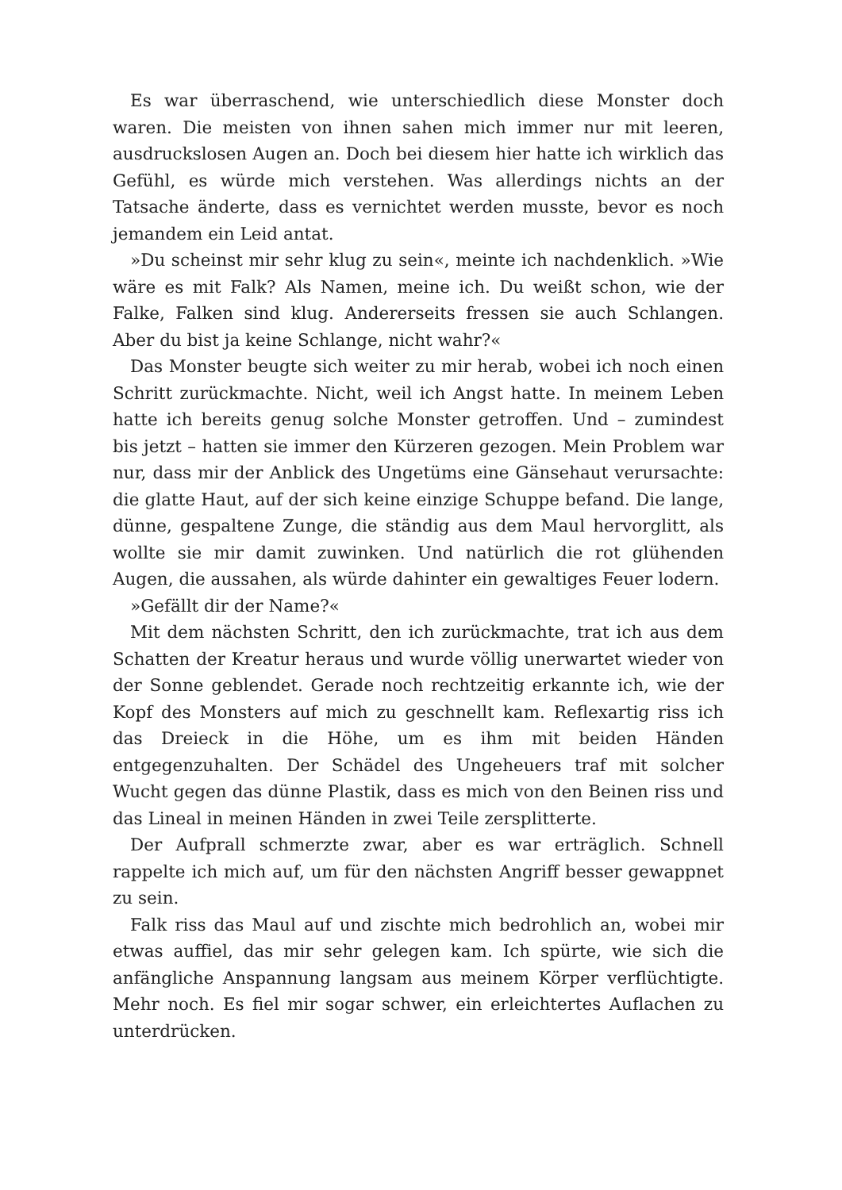Es war überraschend, wie unterschiedlich diese Monster doch waren. Die meisten von ihnen sahen mich immer nur mit leeren, ausdruckslosen Augen an. Doch bei diesem hier hatte ich wirklich das Gefühl, es würde mich verstehen. Was allerdings nichts an der Tatsache änderte, dass es vernichtet werden musste, bevor es noch jemandem ein Leid antat.
»Du scheinst mir sehr klug zu sein«, meinte ich nachdenklich. »Wie wäre es mit Falk? Als Namen, meine ich. Du weißt schon, wie der Falke, Falken sind klug. Andererseits fressen sie auch Schlangen. Aber du bist ja keine Schlange, nicht wahr?«
Das Monster beugte sich weiter zu mir herab, wobei ich noch einen Schritt zurückmachte. Nicht, weil ich Angst hatte. In meinem Leben hatte ich bereits genug solche Monster getroffen. Und – zumindest bis jetzt – hatten sie immer den Kürzeren gezogen. Mein Problem war nur, dass mir der Anblick des Ungetüms eine Gänsehaut verursachte: die glatte Haut, auf der sich keine einzige Schuppe befand. Die lange, dünne, gespaltene Zunge, die ständig aus dem Maul hervorglitt, als wollte sie mir damit zuwinken. Und natürlich die rot glühenden Augen, die aussahen, als würde dahinter ein gewaltiges Feuer lodern.
»Gefällt dir der Name?«
Mit dem nächsten Schritt, den ich zurückmachte, trat ich aus dem Schatten der Kreatur heraus und wurde völlig unerwartet wieder von der Sonne geblendet. Gerade noch rechtzeitig erkannte ich, wie der Kopf des Monsters auf mich zu geschnellt kam. Reflexartig riss ich das Dreieck in die Höhe, um es ihm mit beiden Händen entgegenzuhalten. Der Schädel des Ungeheuers traf mit solcher Wucht gegen das dünne Plastik, dass es mich von den Beinen riss und das Lineal in meinen Händen in zwei Teile zersplitterte.
Der Aufprall schmerzte zwar, aber es war erträglich. Schnell rappelte ich mich auf, um für den nächsten Angriff besser gewappnet zu sein.
Falk riss das Maul auf und zischte mich bedrohlich an, wobei mir etwas auffiel, das mir sehr gelegen kam. Ich spürte, wie sich die anfängliche Anspannung langsam aus meinem Körper verflüchtigte. Mehr noch. Es fiel mir sogar schwer, ein erleichtertes Auflachen zu unterdrücken.